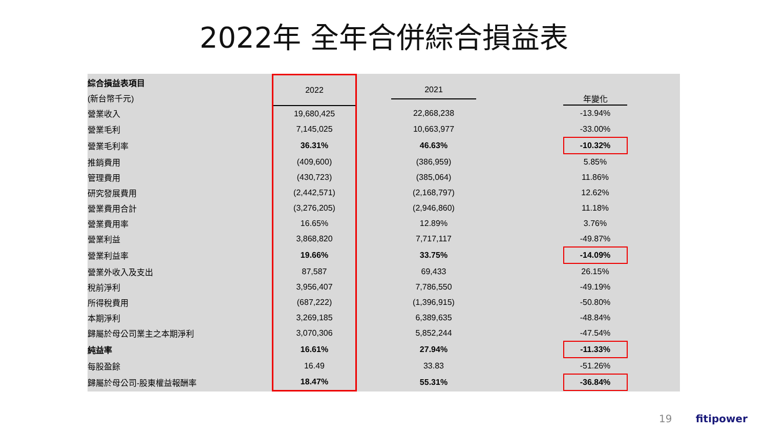2022年 全年合併綜合損益表
| 綜合損益表項目 | 2022 | 2021 | 年變化 |
| --- | --- | --- | --- |
| (新台幣千元) | | | |
| 營業收入 | 19,680,425 | 22,868,238 | -13.94% |
| 營業毛利 | 7,145,025 | 10,663,977 | -33.00% |
| 營業毛利率 | 36.31% | 46.63% | -10.32% |
| 推銷費用 | (409,600) | (386,959) | 5.85% |
| 管理費用 | (430,723) | (385,064) | 11.86% |
| 研究發展費用 | (2,442,571) | (2,168,797) | 12.62% |
| 營業費用合計 | (3,276,205) | (2,946,860) | 11.18% |
| 營業費用率 | 16.65% | 12.89% | 3.76% |
| 營業利益 | 3,868,820 | 7,717,117 | -49.87% |
| 營業利益率 | 19.66% | 33.75% | -14.09% |
| 營業外收入及支出 | 87,587 | 69,433 | 26.15% |
| 稅前淨利 | 3,956,407 | 7,786,550 | -49.19% |
| 所得稅費用 | (687,222) | (1,396,915) | -50.80% |
| 本期淨利 | 3,269,185 | 6,389,635 | -48.84% |
| 歸屬於母公司業主之本期淨利 | 3,070,306 | 5,852,244 | -47.54% |
| 純益率 | 16.61% | 27.94% | -11.33% |
| 每股盈餘 | 16.49 | 33.83 | -51.26% |
| 歸屬於母公司-股東權益報酬率 | 18.47% | 55.31% | -36.84% |
19 fitipower